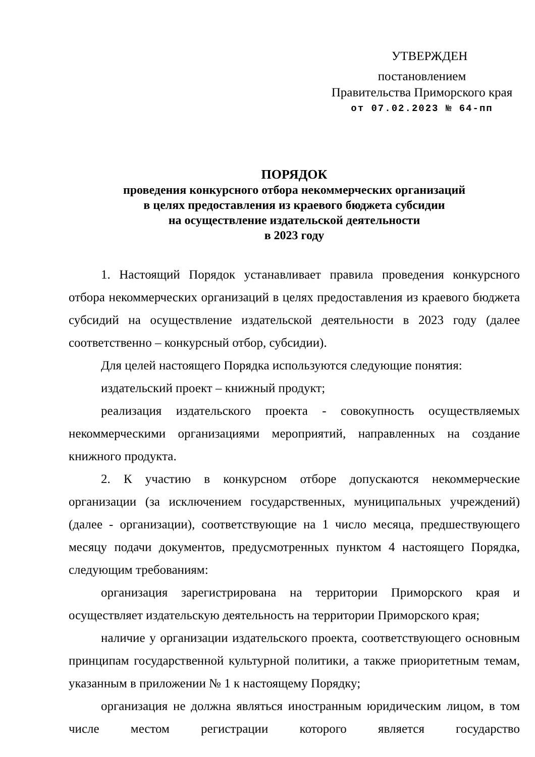УТВЕРЖДЕН
постановлением
Правительства Приморского края
от 07.02.2023 № 64-пп
ПОРЯДОК
проведения конкурсного отбора некоммерческих организаций
в целях предоставления из краевого бюджета субсидии
на осуществление издательской деятельности
в 2023 году
1. Настоящий Порядок устанавливает правила проведения конкурсного отбора некоммерческих организаций в целях предоставления из краевого бюджета субсидий на осуществление издательской деятельности в 2023 году (далее соответственно – конкурсный отбор, субсидии).
Для целей настоящего Порядка используются следующие понятия:
издательский проект – книжный продукт;
реализация издательского проекта - совокупность осуществляемых некоммерческими организациями мероприятий, направленных на создание книжного продукта.
2. К участию в конкурсном отборе допускаются некоммерческие организации (за исключением государственных, муниципальных учреждений) (далее - организации), соответствующие на 1 число месяца, предшествующего месяцу подачи документов, предусмотренных пунктом 4 настоящего Порядка, следующим требованиям:
организация зарегистрирована на территории Приморского края и осуществляет издательскую деятельность на территории Приморского края;
наличие у организации издательского проекта, соответствующего основным принципам государственной культурной политики, а также приоритетным темам, указанным в приложении № 1 к настоящему Порядку;
организация не должна являться иностранным юридическим лицом, в том числе местом регистрации которого является государство